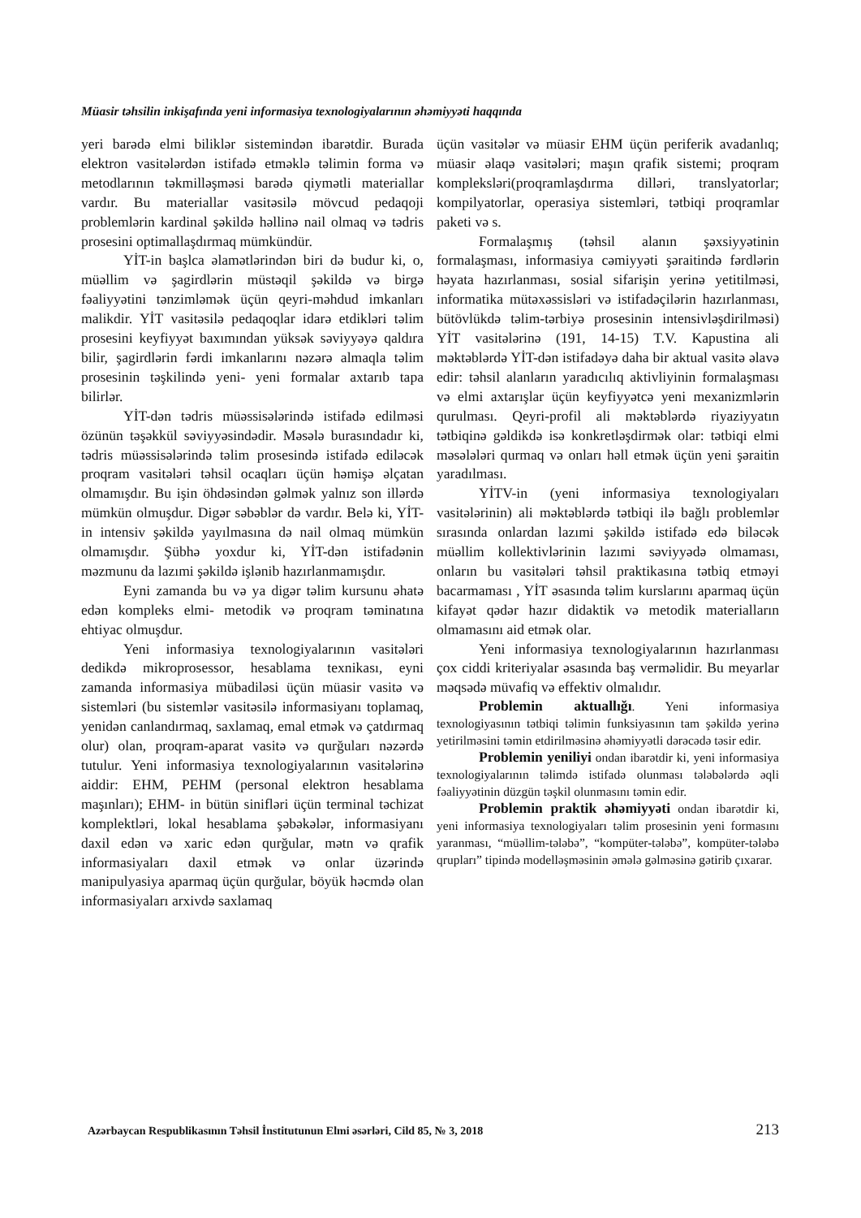Müasir təhsilin inkişafında yeni informasiya texnologiyalarının əhəmiyyəti haqqında
yeri barədə elmi biliklər sistemindən ibarətdir. Burada elektron vasitələrdən istifadə etməklə təlimin forma və metodlarının təkmilləşməsi barədə qiymətli materiallar vardır. Bu materiallar vasitəsilə mövcud pedaqoji problemlərin kardinal şəkildə həllinə nail olmaq və tədris prosesini optimallaşdırmaq mümkündür.
YİT-in başlca əlamətlərindən biri də budur ki, o, müəllim və şagirdlərin müstəqil şəkildə və birgə fəaliyyətini tənzimləmək üçün qeyri-məhdud imkanları malikdir. YİT vasitəsilə pedaqoqlar idarə etdikləri təlim prosesini keyfiyyət baxımından yüksək səviyyəyə qaldıra bilir, şagirdlərin fərdi imkanlarını nəzərə almaqla təlim prosesinin təşkilində yeni- yeni formalar axtarıb tapa bilirlər.
YİT-dən tədris müəssisələrində istifadə edilməsi özünün təşəkkül səviyyəsindədir. Məsələ burasındadır ki, tədris müəssisələrində təlim prosesində istifadə ediləcək proqram vasitələri təhsil ocaqları üçün həmişə əlçatan olmamışdır. Bu işin öhdəsindən gəlmək yalnız son illərdə mümkün olmuşdur. Digər səbəblər də vardır. Belə ki, YİT-in intensiv şəkildə yayılmasına də nail olmaq mümkün olmamışdır. Şübhə yoxdur ki, YİT-dən istifadənin məzmunu da lazımi şəkildə işlənib hazırlanmamışdır.
Eyni zamanda bu və ya digər təlim kursunu əhatə edən kompleks elmi- metodik və proqram təminatına ehtiyac olmuşdur.
Yeni informasiya texnologiyalarının vasitələri dedikdə mikroprosessor, hesablama texnikası, eyni zamanda informasiya mübadiləsi üçün müasir vasitə və sistemləri (bu sistemlər vasitəsilə informasiyanı toplamaq, yenidən canlandırmaq, saxlamaq, emal etmək və çatdırmaq olur) olan, proqram-aparat vasitə və qurğuları nəzərdə tutulur. Yeni informasiya texnologiyalarının vasitələrinə aiddir: EHM, PEHM (personal elektron hesablama maşınları); EHM- in bütün sinifləri üçün terminal təchizat komplektləri, lokal hesablama şəbəkələr, informasiyanı daxil edən və xaric edən qurğular, mətn və qrafik informasiyaları daxil etmək və onlar üzərində manipulyasiya aparmaq üçün qurğular, böyük həcmdə olan informasiyaları arxivdə saxlamaq
üçün vasitələr və müasir EHM üçün periferik avadanlıq; müasir əlaqə vasitələri; maşın qrafik sistemi; proqram kompleksləri(proqramlaşdırma dilləri, translyatorlar; kompilyatorlar, operasiya sistemləri, tətbiqi proqramlar paketi və s.
Formalaşmış (təhsil alanın şəxsiyyətinin formalaşması, informasiya cəmiyyəti şəraitində fərdlərin həyata hazırlanması, sosial sifarişin yerinə yetitilməsi, informatika mütəxəssisləri və istifadəçilərin hazırlanması, bütövlükdə təlim-tərbiyə prosesinin intensivləşdirilməsi) YİT vasitələrinə (191, 14-15) T.V. Kapustina ali məktəblərdə YİT-dən istifadəyə daha bir aktual vasitə əlavə edir: təhsil alanların yaradıcılıq aktivliyinin formalaşması və elmi axtarışlar üçün keyfiyyətcə yeni mexanizmlərin qurulması. Qeyri-profil ali məktəblərdə riyaziyyatın tətbiqinə gəldikdə isə konkretləşdirmək olar: tətbiqi elmi məsələləri qurmaq və onları həll etmək üçün yeni şəraitin yaradılması.
YİTV-in (yeni informasiya texnologiyaları vasitələrinin) ali məktəblərdə tətbiqi ilə bağlı problemlər sırasında onlardan lazımi şəkildə istifadə edə biləcək müəllim kollektivlərinin lazımi səviyyədə olmaması, onların bu vasitələri təhsil praktikasına tətbiq etməyi bacarmaması , YİT əsasında təlim kurslarını aparmaq üçün kifayət qədər hazır didaktik və metodik materialların olmamasını aid etmək olar.
Yeni informasiya texnologiyalarının hazırlanması çox ciddi kriteriyalar əsasında baş verməlidir. Bu meyarlar məqsədə müvafiq və effektiv olmalıdır.
Problemin aktuallığı. Yeni informasiya texnologiyasının tətbiqi təlimin funksiyasının tam şəkildə yerinə yetirilməsini təmin etdirilməsinə əhəmiyyətli dərəcədə təsir edir.
Problemin yeniliyi ondan ibarətdir ki, yeni informasiya texnologiyalarının təlimdə istifadə olunması tələbələrdə əqli fəaliyyətinin düzgün təşkil olunmasını təmin edir.
Problemin praktik əhəmiyyəti ondan ibarətdir ki, yeni informasiya texnologiyaları təlim prosesinin yeni formasını yaranması, “müəllim-tələbə”, “kompüter-tələbə”, kompüter-tələbə qrupları” tipində modelləşməsinin əmələ gəlməsinə gətirib çıxarar.
Azərbaycan Respublikasının Təhsil İnstitutunun Elmi əsərləri, Cild 85, № 3, 2018 213